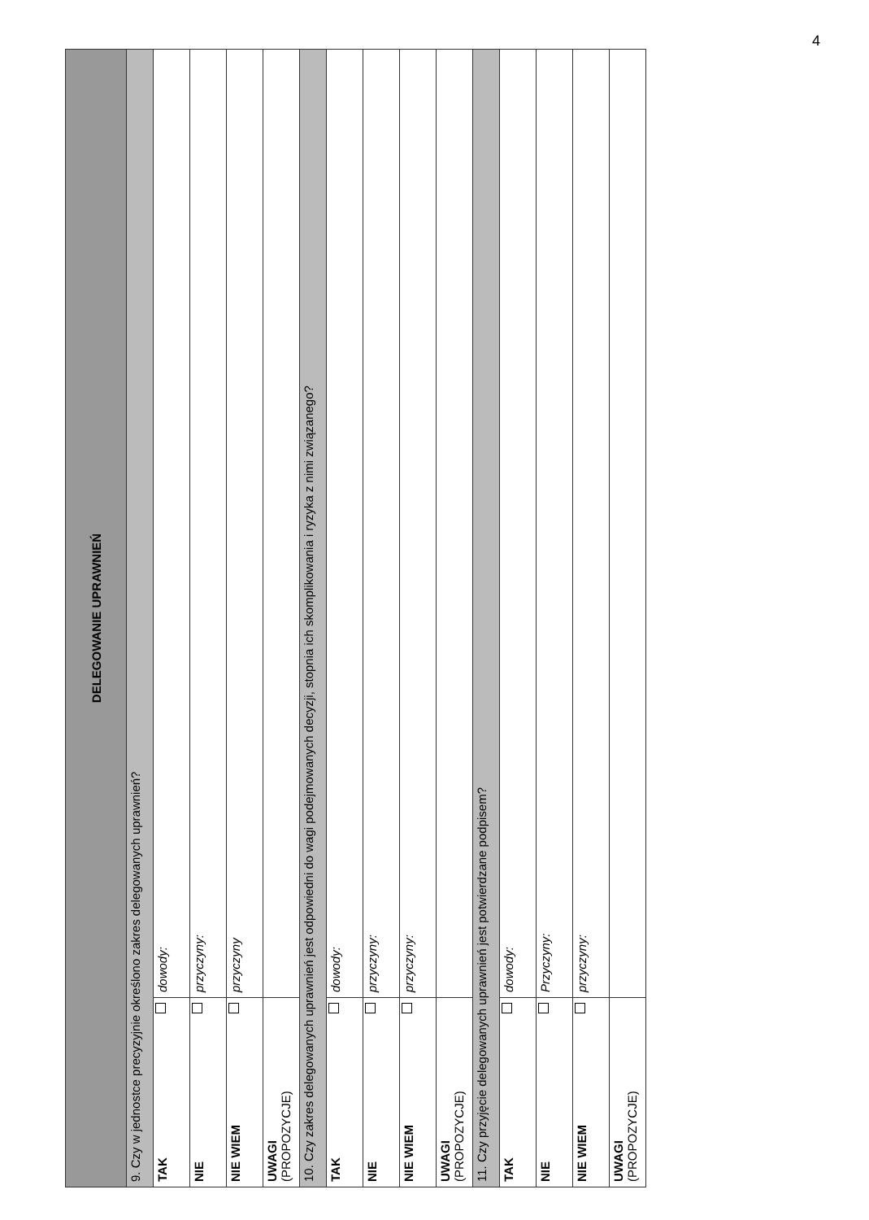4
| DELEGOWANIE UPRAWNIEŃ | |
| --- | --- |
| 9. Czy w jednostce precyzyjnie określono zakres delegowanych uprawnień? | |
| TAK | dowody: |
| NIE | przyczyny: |
| NIE WIEM | przyczyny |
| UWAGI (PROPOZYCJE) | |
| 10. Czy zakres delegowanych uprawnień jest odpowiedni do wagi podejmowanych decyzji, stopnia ich skomplikowania i ryzyka z nimi związanego? | |
| TAK | dowody: |
| NIE | przyczyny: |
| NIE WIEM | przyczyny: |
| UWAGI (PROPOZYCJE) | |
| 11. Czy przyjęcie delegowanych uprawnień jest potwierdzane podpisem? | |
| TAK | dowody: |
| NIE | Przyczyny: |
| NIE WIEM | przyczyny: |
| UWAGI (PROPOZYCJE) | |